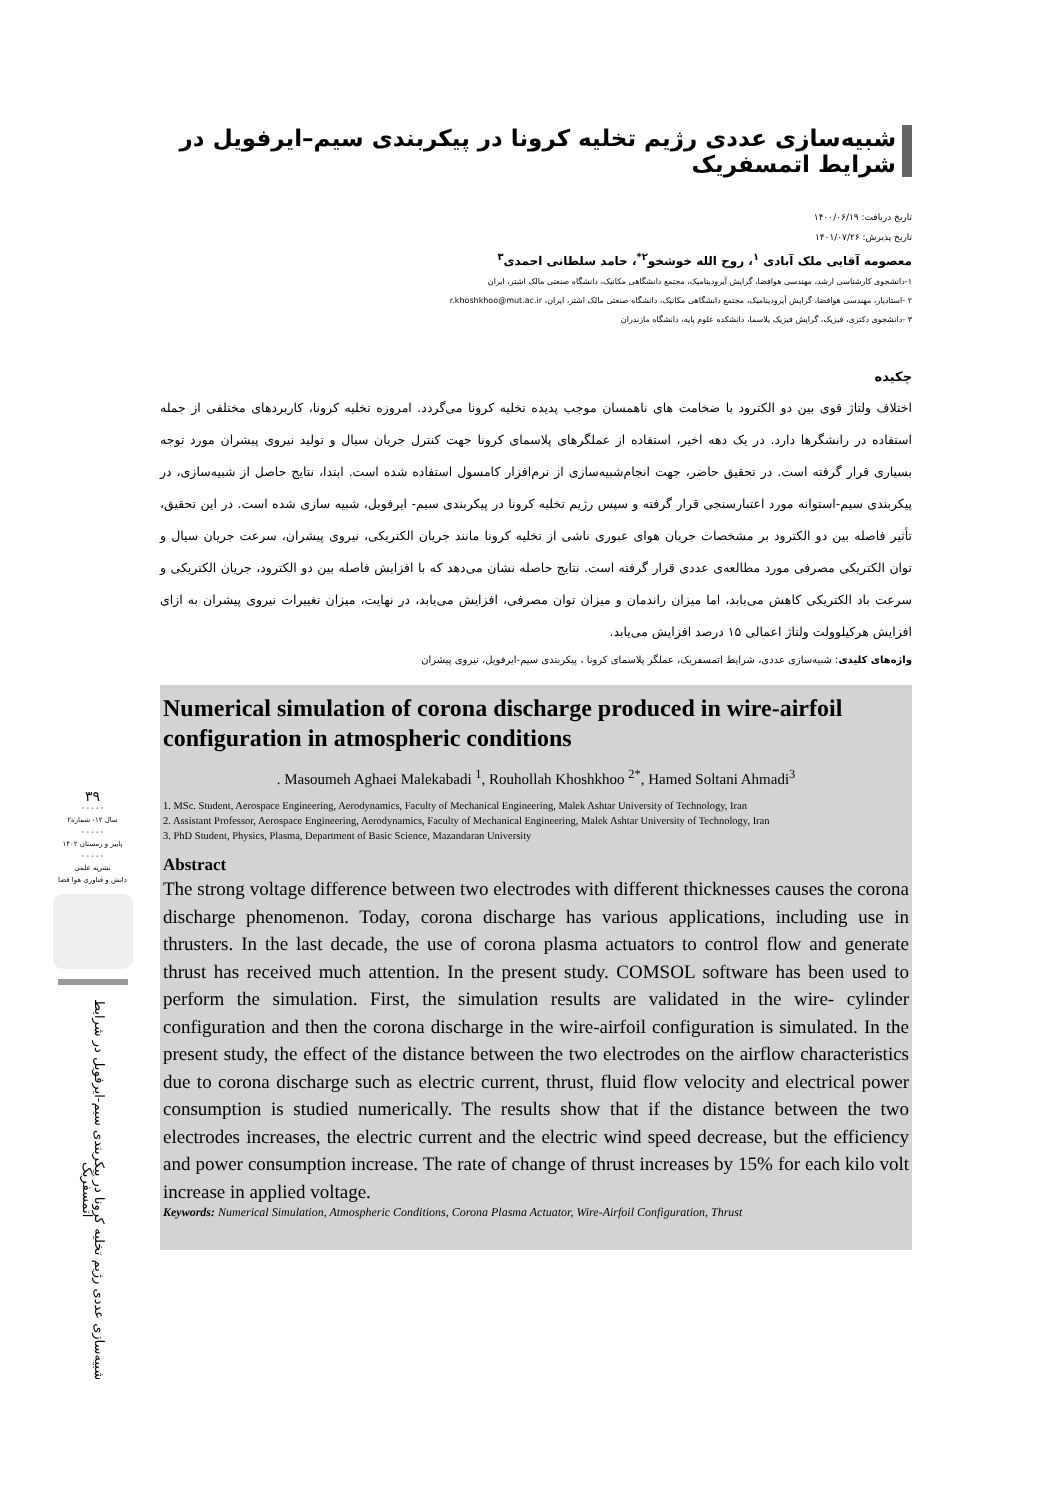شبیه‌سازی عددی رژیم تخلیه کرونا در پیکربندی سیم–ایرفویل در شرایط اتمسفریک
تاریخ دریافت: ۱۴۰۰/۰۶/۱۹
تاریخ پذیرش: ۱۴۰۱/۰۷/۲۶
معصومه آقایی ملک آبادی <sup>۱</sup>، روح الله خوشخو<sup>۲*</sup>، حامد سلطانی احمدی<sup>۳</sup>
۱-دانشجوی کارشناسی ارشد، مهندسی هوافضا، گرایش آیرودینامیک، مجتمع دانشگاهی مکانیک، دانشگاه صنعتی مالک اشتر، ایران
۲ -استادیار، مهندسی هوافضا، گرایش آیرودینامیک، مجتمع دانشگاهی مکانیک، دانشگاه صنعتی مالک اشتر، ایران، r.khoshkhoo@mut.ac.ir
۳ -دانشجوی دکتری، فیزیک، گرایش فیزیک پلاسما، دانشکده علوم پایه، دانشگاه مازندران
چکیده
اختلاف ولتاژ قوی بین دو الکترود با ضخامت های ناهمسان موجب پدیده تخلیه کرونا می‌گردد. امروزه تخلیه کرونا، کاربردهای مختلفی از جمله استفاده در رانشگرها دارد. در یک دهه اخیر، استفاده از عملگرهای پلاسمای کرونا جهت کنترل جریان سیال و تولید نیروی پیشران مورد توجه بسیاری قرار گرفته است. در تحقیق حاضر، جهت انجام‌شبیه‌سازی از نرم‌افزار کامسول استفاده شده است. ابتدا، نتایج حاصل از شبیه‌سازی، در پیکربندی سیم-استوانه مورد اعتبارسنجی قرار گرفته و سپس رژیم تخلیه کرونا در پیکربندی سیم- ایرفویل، شبیه سازی شده است. در این تحقیق، تأثیر فاصله بین دو الکترود بر مشخصات جریان هوای عبوری ناشی از تخلیه کرونا مانند جریان الکتریکی، نیروی پیشران، سرعت جریان سیال و توان الکتریکی مصرفی مورد مطالعه‌ی عددی قرار گرفته است. نتایج حاصله نشان می‌دهد که با افزایش فاصله بین دو الکترود، جریان الکتریکی و سرعت باد الکتریکی کاهش می‌یابد، اما میزان راندمان و میزان توان مصرفی، افزایش می‌یابد، در نهایت، میزان تغییرات نیروی پیشران به ازای افزایش هرکیلوولت ولتاژ اعمالی ۱۵ درصد افزایش می‌یابد.
واژه‌های کلیدی: شبیه‌سازی عددی، شرایط اتمسفریک، عملگر پلاسمای کرونا ، پیکربندی سیم-ایرفویل، نیروی پیشران
Numerical simulation of corona discharge produced in wire-airfoil configuration in atmospheric conditions
. Masoumeh Aghaei Malekabadi <sup>1</sup>, Rouhollah Khoshkhoo <sup>2*</sup>, Hamed Soltani Ahmadi<sup>3</sup>
1. MSc. Student, Aerospace Engineering, Aerodynamics, Faculty of Mechanical Engineering, Malek Ashtar University of Technology, Iran
2. Assistant Professor, Aerospace Engineering, Aerodynamics, Faculty of Mechanical Engineering, Malek Ashtar University of Technology, Iran
3. PhD Student, Physics, Plasma, Department of Basic Science, Mazandaran University
Abstract
The strong voltage difference between two electrodes with different thicknesses causes the corona discharge phenomenon. Today, corona discharge has various applications, including use in thrusters. In the last decade, the use of corona plasma actuators to control flow and generate thrust has received much attention. In the present study. COMSOL software has been used to perform the simulation. First, the simulation results are validated in the wire- cylinder configuration and then the corona discharge in the wire-airfoil configuration is simulated. In the present study, the effect of the distance between the two electrodes on the airflow characteristics due to corona discharge such as electric current, thrust, fluid flow velocity and electrical power consumption is studied numerically. The results show that if the distance between the two electrodes increases, the electric current and the electric wind speed decrease, but the efficiency and power consumption increase. The rate of change of thrust increases by 15% for each kilo volt increase in applied voltage.
Keywords: Numerical Simulation, Atmospheric Conditions, Corona Plasma Actuator, Wire-Airfoil Configuration, Thrust
۳۹
- - - - -
سال ۱۲- شماره۲
- - - - -
پاییز و زمستان ۱۴۰۲
- - - - -
نشریه علمی
دانش و فناوری هوا فضا
شبیه‌سازی عددی رژیم تخلیه کرونا در پیکربندی سیم-ایرفویل در شرایط اتمسفریک